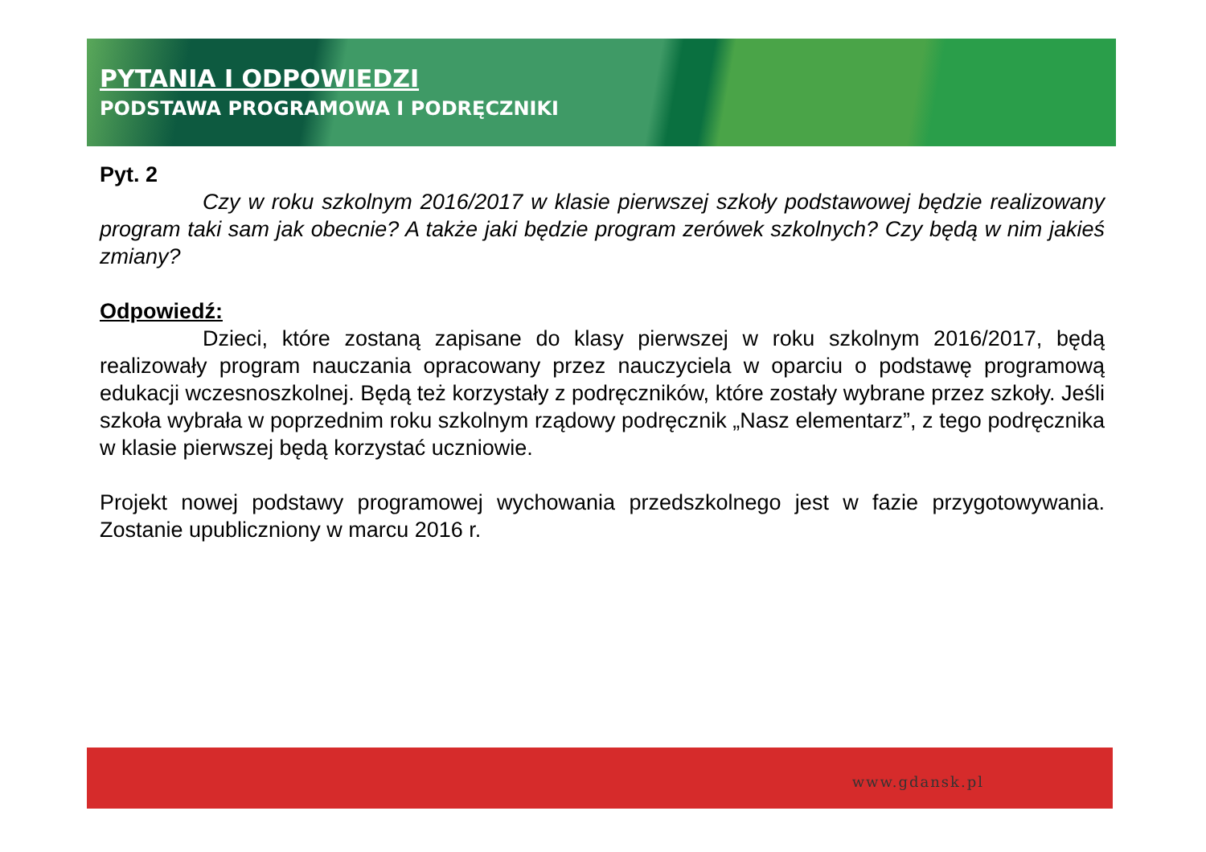PYTANIA I ODPOWIEDZI
PODSTAWA PROGRAMOWA I PODRĘCZNIKI
Pyt. 2
Czy w roku szkolnym 2016/2017 w klasie pierwszej szkoły podstawowej będzie realizowany program taki sam jak obecnie? A także jaki będzie program zerówek szkolnych? Czy będą w nim jakieś zmiany?
Odpowiedź:
Dzieci, które zostaną zapisane do klasy pierwszej w roku szkolnym 2016/2017, będą realizowały program nauczania opracowany przez nauczyciela w oparciu o podstawę programową edukacji wczesnoszkolnej. Będą też korzystały z podręczników, które zostały wybrane przez szkoły. Jeśli szkoła wybrała w poprzednim roku szkolnym rządowy podręcznik „Nasz elementarz”, z tego podręcznika w klasie pierwszej będą korzystać uczniowie.
Projekt nowej podstawy programowej wychowania przedszkolnego jest w fazie przygotowywania. Zostanie upubliczniony w marcu 2016 r.
www.gdansk.pl